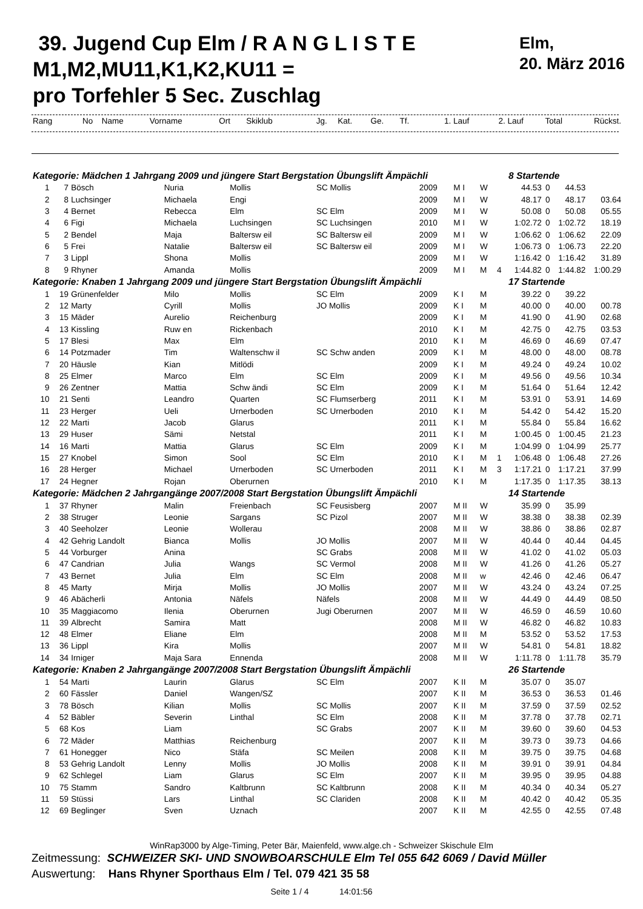39. Jugend Cup Elm / R A N G L I S T E
M1,M2,MU11,K1,K2,KU11 =
pro Torfehler 5 Sec. Zuschlag
Elm,
20. März 2016
| Rang | No | Name | Vorname | Ort | Skiklub | Jg. | Kat. | Ge. | Tf. | 1. Lauf | 2. Lauf | Total | Rückst. |
| --- | --- | --- | --- | --- | --- | --- | --- | --- | --- | --- | --- | --- | --- |
| Kategorie: Mädchen 1 Jahrgang 2009 und jüngere Start Bergstation Übungslift Ämpächli | | | | | | | | | | 8 Startende | | | |
| 1 | 7 | Bösch | Nuria | Mollis | SC Mollis | 2009 | M I | W | | 44.53 | 0 | 44.53 | |
| 2 | 8 | Luchsinger | Michaela | Engi | | 2009 | M I | W | | 48.17 | 0 | 48.17 | 03.64 |
| 3 | 4 | Bernet | Rebecca | Elm | SC Elm | 2009 | M I | W | | 50.08 | 0 | 50.08 | 05.55 |
| 4 | 6 | Figi | Michaela | Luchsingen | SC Luchsingen | 2010 | M I | W | | 1:02.72 | 0 | 1:02.72 | 18.19 |
| 5 | 2 | Bendel | Maja | Baltersw eil | SC Baltersw eil | 2009 | M I | W | | 1:06.62 | 0 | 1:06.62 | 22.09 |
| 6 | 5 | Frei | Natalie | Baltersw eil | SC Baltersw eil | 2009 | M I | W | | 1:06.73 | 0 | 1:06.73 | 22.20 |
| 7 | 3 | Lippl | Shona | Mollis | | 2009 | M I | W | | 1:16.42 | 0 | 1:16.42 | 31.89 |
| 8 | 9 | Rhyner | Amanda | Mollis | | 2009 | M I | M | 4 | 1:44.82 | 0 | 1:44.82 | 1:00.29 |
| Kategorie: Knaben 1 Jahrgang 2009 und jüngere Start Bergstation Übungslift Ämpächli | | | | | | | | | | 17 Startende | | | |
| 1 | 19 | Grünenfelder | Milo | Mollis | SC Elm | 2009 | K I | M | | 39.22 | 0 | 39.22 | |
| 2 | 12 | Marty | Cyrill | Mollis | JO Mollis | 2009 | K I | M | | 40.00 | 0 | 40.00 | 00.78 |
| 3 | 15 | Mäder | Aurelio | Reichenburg | | 2009 | K I | M | | 41.90 | 0 | 41.90 | 02.68 |
| 4 | 13 | Kissling | Ruw en | Rickenbach | | 2010 | K I | M | | 42.75 | 0 | 42.75 | 03.53 |
| 5 | 17 | Blesi | Max | Elm | | 2010 | K I | M | | 46.69 | 0 | 46.69 | 07.47 |
| 6 | 14 | Potzmader | Tim | Waltenschw il | SC Schw anden | 2009 | K I | M | | 48.00 | 0 | 48.00 | 08.78 |
| 7 | 20 | Häusle | Kian | Mitlödi | | 2009 | K I | M | | 49.24 | 0 | 49.24 | 10.02 |
| 8 | 25 | Elmer | Marco | Elm | SC Elm | 2009 | K I | M | | 49.56 | 0 | 49.56 | 10.34 |
| 9 | 26 | Zentner | Mattia | Schw ändi | SC Elm | 2009 | K I | M | | 51.64 | 0 | 51.64 | 12.42 |
| 10 | 21 | Senti | Leandro | Quarten | SC Flumserberg | 2011 | K I | M | | 53.91 | 0 | 53.91 | 14.69 |
| 11 | 23 | Herger | Ueli | Urnerboden | SC Urnerboden | 2010 | K I | M | | 54.42 | 0 | 54.42 | 15.20 |
| 12 | 22 | Marti | Jacob | Glarus | | 2011 | K I | M | | 55.84 | 0 | 55.84 | 16.62 |
| 13 | 29 | Huser | Sämi | Netstal | | 2011 | K I | M | | 1:00.45 | 0 | 1:00.45 | 21.23 |
| 14 | 16 | Marti | Mattia | Glarus | SC Elm | 2009 | K I | M | | 1:04.99 | 0 | 1:04.99 | 25.77 |
| 15 | 27 | Knobel | Simon | Sool | SC Elm | 2010 | K I | M | 1 | 1:06.48 | 0 | 1:06.48 | 27.26 |
| 16 | 28 | Herger | Michael | Urnerboden | SC Urnerboden | 2011 | K I | M | 3 | 1:17.21 | 0 | 1:17.21 | 37.99 |
| 17 | 24 | Hegner | Rojan | Oberurnen | | 2010 | K I | M | | 1:17.35 | 0 | 1:17.35 | 38.13 |
| Kategorie: Mädchen 2 Jahrgangänge 2007/2008 Start Bergstation Übungslift Ämpächli | | | | | | | | | | 14 Startende | | | |
| 1 | 37 | Rhyner | Malin | Freienbach | SC Feusisberg | 2007 | M II | W | | 35.99 | 0 | 35.99 | |
| 2 | 38 | Struger | Leonie | Sargans | SC Pizol | 2007 | M II | W | | 38.38 | 0 | 38.38 | 02.39 |
| 3 | 40 | Seeholzer | Leonie | Wollerau | | 2008 | M II | W | | 38.86 | 0 | 38.86 | 02.87 |
| 4 | 42 | Gehrig Landolt | Bianca | Mollis | JO Mollis | 2007 | M II | W | | 40.44 | 0 | 40.44 | 04.45 |
| 5 | 44 | Vorburger | Anina | | SC Grabs | 2008 | M II | W | | 41.02 | 0 | 41.02 | 05.03 |
| 6 | 47 | Candrian | Julia | Wangs | SC Vermol | 2008 | M II | W | | 41.26 | 0 | 41.26 | 05.27 |
| 7 | 43 | Bernet | Julia | Elm | SC Elm | 2008 | M II | w | | 42.46 | 0 | 42.46 | 06.47 |
| 8 | 45 | Marty | Mirja | Mollis | JO Mollis | 2007 | M II | W | | 43.24 | 0 | 43.24 | 07.25 |
| 9 | 46 | Abächerli | Antonia | Näfels | Näfels | 2008 | M II | W | | 44.49 | 0 | 44.49 | 08.50 |
| 10 | 35 | Maggiacomo | Ilenia | Oberurnen | Jugi Oberurnen | 2007 | M II | W | | 46.59 | 0 | 46.59 | 10.60 |
| 11 | 39 | Albrecht | Samira | Matt | | 2008 | M II | W | | 46.82 | 0 | 46.82 | 10.83 |
| 12 | 48 | Elmer | Eliane | Elm | | 2008 | M II | M | | 53.52 | 0 | 53.52 | 17.53 |
| 13 | 36 | Lippl | Kira | Mollis | | 2007 | M II | W | | 54.81 | 0 | 54.81 | 18.82 |
| 14 | 34 | Irniger | Maja Sara | Ennenda | | 2008 | M II | W | | 1:11.78 | 0 | 1:11.78 | 35.79 |
| Kategorie: Knaben 2 Jahrgangänge 2007/2008 Start Bergstation Übungslift Ämpächli | | | | | | | | | | 26 Startende | | | |
| 1 | 54 | Marti | Laurin | Glarus | SC Elm | 2007 | K II | M | | 35.07 | 0 | 35.07 | |
| 2 | 60 | Fässler | Daniel | Wangen/SZ | | 2007 | K II | M | | 36.53 | 0 | 36.53 | 01.46 |
| 3 | 78 | Bösch | Kilian | Mollis | SC Mollis | 2007 | K II | M | | 37.59 | 0 | 37.59 | 02.52 |
| 4 | 52 | Bäbler | Severin | Linthal | SC Elm | 2008 | K II | M | | 37.78 | 0 | 37.78 | 02.71 |
| 5 | 68 | Kos | Liam | | SC Grabs | 2007 | K II | M | | 39.60 | 0 | 39.60 | 04.53 |
| 6 | 72 | Mäder | Matthias | Reichenburg | | 2007 | K II | M | | 39.73 | 0 | 39.73 | 04.66 |
| 7 | 61 | Honegger | Nico | Stäfa | SC Meilen | 2008 | K II | M | | 39.75 | 0 | 39.75 | 04.68 |
| 8 | 53 | Gehrig Landolt | Lenny | Mollis | JO Mollis | 2008 | K II | M | | 39.91 | 0 | 39.91 | 04.84 |
| 9 | 62 | Schlegel | Liam | Glarus | SC Elm | 2007 | K II | M | | 39.95 | 0 | 39.95 | 04.88 |
| 10 | 75 | Stamm | Sandro | Kaltbrunn | SC Kaltbrunn | 2008 | K II | M | | 40.34 | 0 | 40.34 | 05.27 |
| 11 | 59 | Stüssi | Lars | Linthal | SC Clariden | 2008 | K II | M | | 40.42 | 0 | 40.42 | 05.35 |
| 12 | 69 | Beglinger | Sven | Uznach | | 2007 | K II | M | | 42.55 | 0 | 42.55 | 07.48 |
WinRap3000 by Alge-Timing, Peter Bär, Maienfeld, www.alge.ch - Schweizer Skischule Elm
Zeitmessung: SCHWEIZER SKI- UND SNOWBOARSCHULE Elm Tel 055 642 6069 / David Müller
Auswertung: Hans Rhyner Sporthaus Elm / Tel. 079 421 35 58
Seite 1 / 4 14:01:56